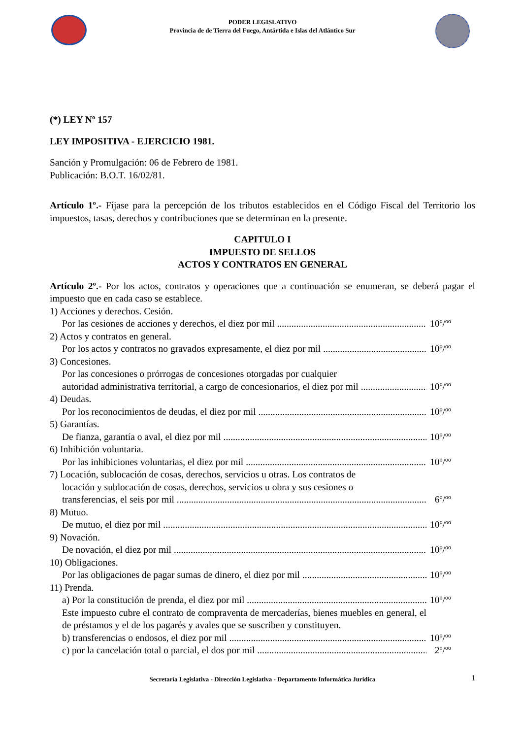PODER LEGISLATIVO
Provincia de de Tierra del Fuego, Antártida e Islas del Atlántico Sur
(*) LEY Nº 157
LEY IMPOSITIVA - EJERCICIO 1981.
Sanción y Promulgación: 06 de Febrero de 1981.
Publicación: B.O.T. 16/02/81.
Artículo 1º.- Fíjase para la percepción de los tributos establecidos en el Código Fiscal del Territorio los impuestos, tasas, derechos y contribuciones que se determinan en la presente.
CAPITULO I
IMPUESTO DE SELLOS
ACTOS Y CONTRATOS EN GENERAL
Artículo 2º.- Por los actos, contratos y operaciones que a continuación se enumeran, se deberá pagar el impuesto que en cada caso se establece.
1) Acciones y derechos. Cesión.
Por las cesiones de acciones y derechos, el diez por mil 10º/ºº
2) Actos y contratos en general.
Por los actos y contratos no gravados expresamente, el diez por mil 10º/ºº
3) Concesiones.
Por las concesiones o prórrogas de concesiones otorgadas por cualquier
autoridad administrativa territorial, a cargo de concesionarios, el diez por mil 10º/ºº
4) Deudas.
Por los reconocimientos de deudas, el diez por mil 10º/ºº
5) Garantías.
De fianza, garantía o aval, el diez por mil 10º/ºº
6) Inhibición voluntaria.
Por las inhibiciones voluntarias, el diez por mil 10º/ºº
7) Locación, sublocación de cosas, derechos, servicios u otras. Los contratos de
locación y sublocación de cosas, derechos, servicios u obra y sus cesiones o
transferencias, el seis por mil 6º/ºº
8) Mutuo.
De mutuo, el diez por mil 10º/ºº
9) Novación.
De novación, el diez por mil 10º/ºº
10) Obligaciones.
Por las obligaciones de pagar sumas de dinero, el diez por mil 10º/ºº
11) Prenda.
a) Por la constitución de prenda, el diez por mil 10º/ºº
Este impuesto cubre el contrato de compraventa de mercaderías, bienes muebles en general, el de préstamos y el de los pagarés y avales que se suscriben y constituyen.
b) transferencias o endosos, el diez por mil 10º/ºº
c) por la cancelación total o parcial, el dos por mil 2º/ºº
Secretaría Legislativa - Dirección Legislativa - Departamento Informática Jurídica 1